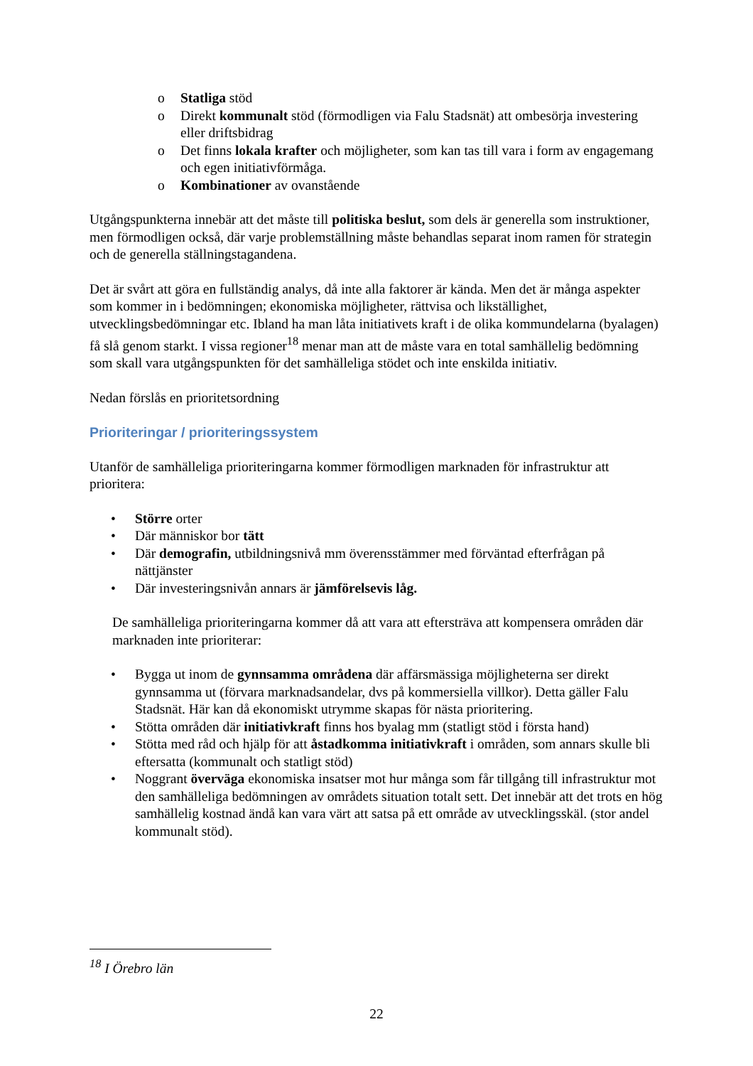o Statliga stöd
o Direkt kommunalt stöd (förmodligen via Falu Stadsnät) att ombesörja investering eller driftsbidrag
o Det finns lokala krafter och möjligheter, som kan tas till vara i form av engagemang och egen initiativförmåga.
o Kombinationer av ovanstående
Utgångspunkterna innebär att det måste till politiska beslut, som dels är generella som instruktioner, men förmodligen också, där varje problemställning måste behandlas separat inom ramen för strategin och de generella ställningstagandena.
Det är svårt att göra en fullständig analys, då inte alla faktorer är kända. Men det är många aspekter som kommer in i bedömningen; ekonomiska möjligheter, rättvisa och likställighet, utvecklingsbedömningar etc. Ibland ha man låta initiativets kraft i de olika kommundelarna (byalagen) få slå genom starkt. I vissa regioner<sup>18</sup> menar man att de måste vara en total samhällelig bedömning som skall vara utgångspunkten för det samhälleliga stödet och inte enskilda initiativ.
Nedan förslås en prioritetsordning
Prioriteringar / prioriteringssystem
Utanför de samhälleliga prioriteringarna kommer förmodligen marknaden för infrastruktur att prioritera:
• Större orter
• Där människor bor tätt
• Där demografin, utbildningsnivå mm överensstämmer med förväntad efterfrågan på nättjänster
• Där investeringsnivån annars är jämförelsevis låg.
De samhälleliga prioriteringarna kommer då att vara att eftersträva att kompensera områden där marknaden inte prioriterar:
• Bygga ut inom de gynnsamma områdena där affärsmässiga möjligheterna ser direkt gynnsamma ut (förvara marknadsandelar, dvs på kommersiella villkor). Detta gäller Falu Stadsnät. Här kan då ekonomiskt utrymme skapas för nästa prioritering.
• Stötta områden där initiativkraft finns hos byalag mm (statligt stöd i första hand)
• Stötta med råd och hjälp för att åstadkomma initiativkraft i områden, som annars skulle bli eftersatta (kommunalt och statligt stöd)
• Noggrant överväga ekonomiska insatser mot hur många som får tillgång till infrastruktur mot den samhälleliga bedömningen av områdets situation totalt sett. Det innebär att det trots en hög samhällelig kostnad ändå kan vara värt att satsa på ett område av utvecklingsskäl. (stor andel kommunalt stöd).
<sup>18</sup> I Örebro län
22